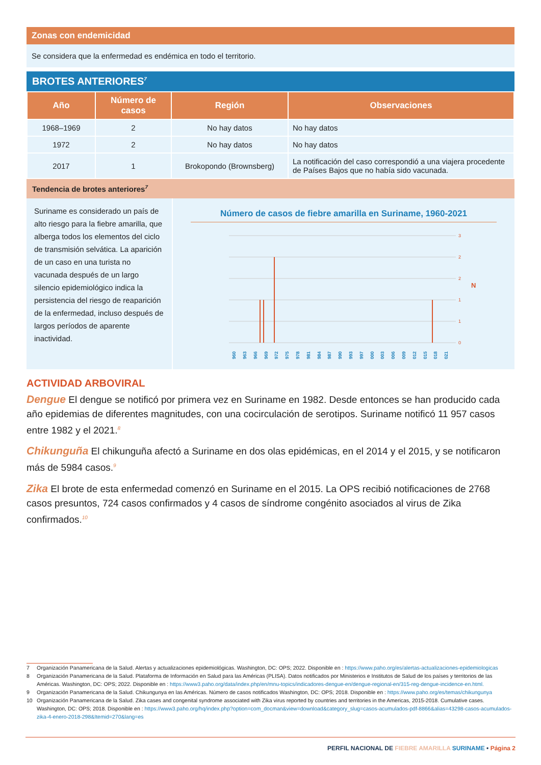Zonas con endemicidad
Se considera que la enfermedad es endémica en todo el territorio.
BROTES ANTERIORES<sup>7</sup>
| Año | Número de casos | Región | Observaciones |
| --- | --- | --- | --- |
| 1968–1969 | 2 | No hay datos | No hay datos |
| 1972 | 2 | No hay datos | No hay datos |
| 2017 | 1 | Brokopondo (Brownsberg) | La notificación del caso correspondió a una viajera procedente de Países Bajos que no había sido vacunada. |
Tendencia de brotes anteriores<sup>7</sup>
Suriname es considerado un país de alto riesgo para la fiebre amarilla, que alberga todos los elementos del ciclo de transmisión selvática. La aparición de un caso en una turista no vacunada después de un largo silencio epidemiológico indica la persistencia del riesgo de reaparición de la enfermedad, incluso después de largos períodos de aparente inactividad.
Número de casos de fiebre amarilla en Suriname, 1960-2021
3
2
2
1
1
0
N
1960
1963
1966
1969
1972
1975
1978
1981
1984
1987
1990
1993
1997
2000
2003
2006
2009
2012
2015
2018
2021
ACTIVIDAD ARBOVIRAL
Dengue El dengue se notificó por primera vez en Suriname en 1982. Desde entonces se han producido cada año epidemias de diferentes magnitudes, con una cocirculación de serotipos. Suriname notificó 11 957 casos entre 1982 y el 2021.<sup>8</sup>
Chikunguña El chikunguña afectó a Suriname en dos olas epidémicas, en el 2014 y el 2015, y se notificaron más de 5984 casos.<sup>9</sup>
Zika El brote de esta enfermedad comenzó en Suriname en el 2015. La OPS recibió notificaciones de 2768 casos presuntos, 724 casos confirmados y 4 casos de síndrome congénito asociados al virus de Zika confirmados.<sup>10</sup>
7 Organización Panamericana de la Salud. Alertas y actualizaciones epidemiológicas. Washington, DC: OPS; 2022. Disponible en : https://www.paho.org/es/alertas-actualizaciones-epidemiologicas
8 Organización Panamericana de la Salud. Plataforma de Información en Salud para las Américas (PLISA). Datos notificados por Ministerios e Institutos de Salud de los países y territorios de las Américas. Washington, DC: OPS; 2022. Disponible en : https://www3.paho.org/data/index.php/en/mnu-topics/indicadores-dengue-en/dengue-regional-en/315-reg-dengue-incidence-en.html.
9 Organización Panamericana de la Salud. Chikungunya en las Américas. Número de casos notificados Washington, DC: OPS; 2018. Disponible en : https://www.paho.org/es/temas/chikungunya
10 Organización Panamericana de la Salud. Zika cases and congenital syndrome associated with Zika virus reported by countries and territories in the Americas, 2015-2018. Cumulative cases. Washington, DC: OPS; 2018. Disponible en : https://www3.paho.org/hq/index.php?option=com_docman&view=download&category_slug=casos-acumulados-pdf-8866&alias=43298-casos-acumulados-zika-4-enero-2018-298&Itemid=270&lang=es
PERFIL NACIONAL DE FIEBRE AMARILLA SURINAME • Página 2